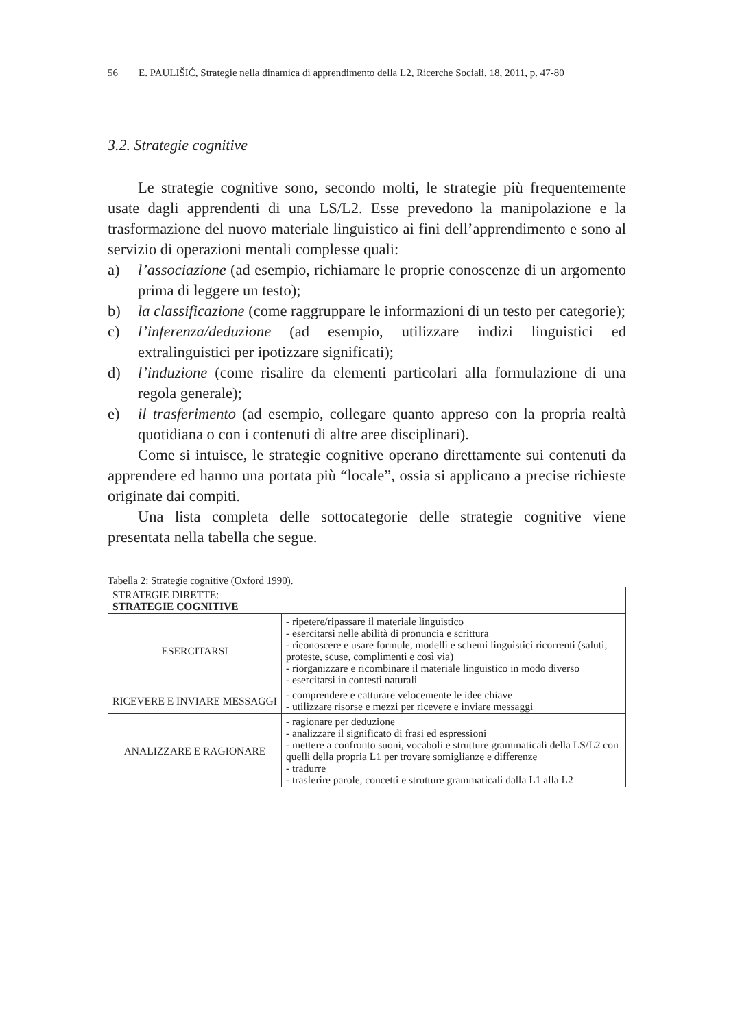56 E. PAULIŠIĆ, Strategie nella dinamica di apprendimento della L2, Ricerche Sociali, 18, 2011, p. 47-80
3.2. Strategie cognitive
Le strategie cognitive sono, secondo molti, le strategie più frequentemente usate dagli apprendenti di una LS/L2. Esse prevedono la manipolazione e la trasformazione del nuovo materiale linguistico ai fini dell’apprendimento e sono al servizio di operazioni mentali complesse quali:
a) l’associazione (ad esempio, richiamare le proprie conoscenze di un argomento prima di leggere un testo);
b) la classificazione (come raggruppare le informazioni di un testo per categorie);
c) l’inferenza/deduzione (ad esempio, utilizzare indizi linguistici ed extralinguistici per ipotizzare significati);
d) l’induzione (come risalire da elementi particolari alla formulazione di una regola generale);
e) il trasferimento (ad esempio, collegare quanto appreso con la propria realtà quotidiana o con i contenuti di altre aree disciplinari).
Come si intuisce, le strategie cognitive operano direttamente sui contenuti da apprendere ed hanno una portata più “locale”, ossia si applicano a precise richieste originate dai compiti.
Una lista completa delle sottocategorie delle strategie cognitive viene presentata nella tabella che segue.
Tabella 2: Strategie cognitive (Oxford 1990).
| STRATEGIE DIRETTE: STRATEGIE COGNITIVE | |
| ESERCITARSI | - ripetere/ripassare il materiale linguistico - esercitarsi nelle abilità di pronuncia e scrittura - riconoscere e usare formule, modelli e schemi linguistici ricorrenti (saluti, proteste, scuse, complimenti e così via) - riorganizzare e ricombinare il materiale linguistico in modo diverso - esercitarsi in contesti naturali |
| RICEVERE E INVIARE MESSAGGI | - comprendere e catturare velocemente le idee chiave - utilizzare risorse e mezzi per ricevere e inviare messaggi |
| ANALIZZARE E RAGIONARE | - ragionare per deduzione - analizzare il significato di frasi ed espressioni - mettere a confronto suoni, vocaboli e strutture grammaticali della LS/L2 con quelli della propria L1 per trovare somiglianze e differenze - tradurre - trasferire parole, concetti e strutture grammaticali dalla L1 alla L2 |